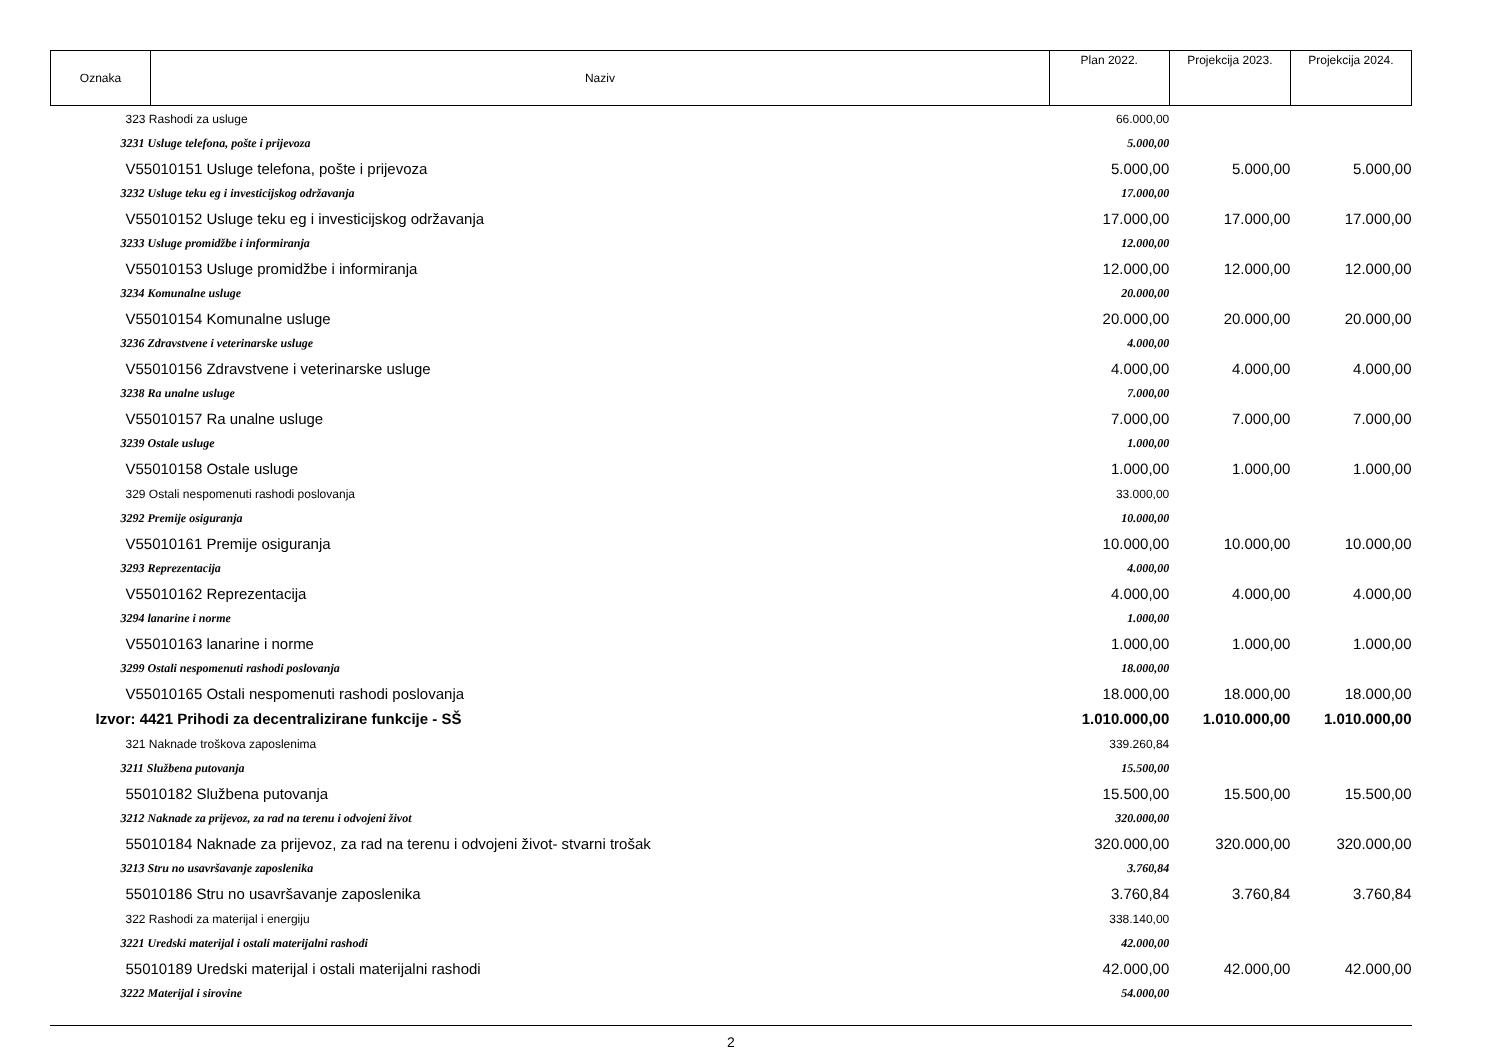| Oznaka | Naziv | Plan 2022. | Projekcija 2023. | Projekcija 2024. |
| --- | --- | --- | --- | --- |
| 323 Rashodi za usluge | | 66.000,00 | | |
| 3231 Usluge telefona, pošte i prijevoza | | 5.000,00 | | |
| V55010151 Usluge telefona, pošte i prijevoza | | 5.000,00 | 5.000,00 | 5.000,00 |
| 3232 Usluge teku eg i investicijskog održavanja | | 17.000,00 | | |
| V55010152 Usluge teku eg i investicijskog održavanja | | 17.000,00 | 17.000,00 | 17.000,00 |
| 3233 Usluge promidžbe i informiranja | | 12.000,00 | | |
| V55010153 Usluge promidžbe i informiranja | | 12.000,00 | 12.000,00 | 12.000,00 |
| 3234 Komunalne usluge | | 20.000,00 | | |
| V55010154 Komunalne usluge | | 20.000,00 | 20.000,00 | 20.000,00 |
| 3236 Zdravstvene i veterinarske usluge | | 4.000,00 | | |
| V55010156 Zdravstvene i veterinarske usluge | | 4.000,00 | 4.000,00 | 4.000,00 |
| 3238 Ra unalne usluge | | 7.000,00 | | |
| V55010157 Ra unalne usluge | | 7.000,00 | 7.000,00 | 7.000,00 |
| 3239 Ostale usluge | | 1.000,00 | | |
| V55010158 Ostale usluge | | 1.000,00 | 1.000,00 | 1.000,00 |
| 329 Ostali nespomenuti rashodi poslovanja | | 33.000,00 | | |
| 3292 Premije osiguranja | | 10.000,00 | | |
| V55010161 Premije osiguranja | | 10.000,00 | 10.000,00 | 10.000,00 |
| 3293 Reprezentacija | | 4.000,00 | | |
| V55010162 Reprezentacija | | 4.000,00 | 4.000,00 | 4.000,00 |
| 3294 lanarine i norme | | 1.000,00 | | |
| V55010163 lanarine i norme | | 1.000,00 | 1.000,00 | 1.000,00 |
| 3299 Ostali nespomenuti rashodi poslovanja | | 18.000,00 | | |
| V55010165 Ostali nespomenuti rashodi poslovanja | | 18.000,00 | 18.000,00 | 18.000,00 |
| Izvor: 4421 Prihodi za decentralizirane funkcije - SŠ | | 1.010.000,00 | 1.010.000,00 | 1.010.000,00 |
| 321 Naknade troškova zaposlenima | | 339.260,84 | | |
| 3211 Službena putovanja | | 15.500,00 | | |
| 55010182 Službena putovanja | | 15.500,00 | 15.500,00 | 15.500,00 |
| 3212 Naknade za prijevoz, za rad na terenu i odvojeni život | | 320.000,00 | | |
| 55010184 Naknade za prijevoz, za rad na terenu i odvojeni život- stvarni trošak | | 320.000,00 | 320.000,00 | 320.000,00 |
| 3213 Stru no usavršavanje zaposlenika | | 3.760,84 | | |
| 55010186 Stru no usavršavanje zaposlenika | | 3.760,84 | 3.760,84 | 3.760,84 |
| 322 Rashodi za materijal i energiju | | 338.140,00 | | |
| 3221 Uredski materijal i ostali materijalni rashodi | | 42.000,00 | | |
| 55010189 Uredski materijal i ostali materijalni rashodi | | 42.000,00 | 42.000,00 | 42.000,00 |
| 3222 Materijal i sirovine | | 54.000,00 | | |
2